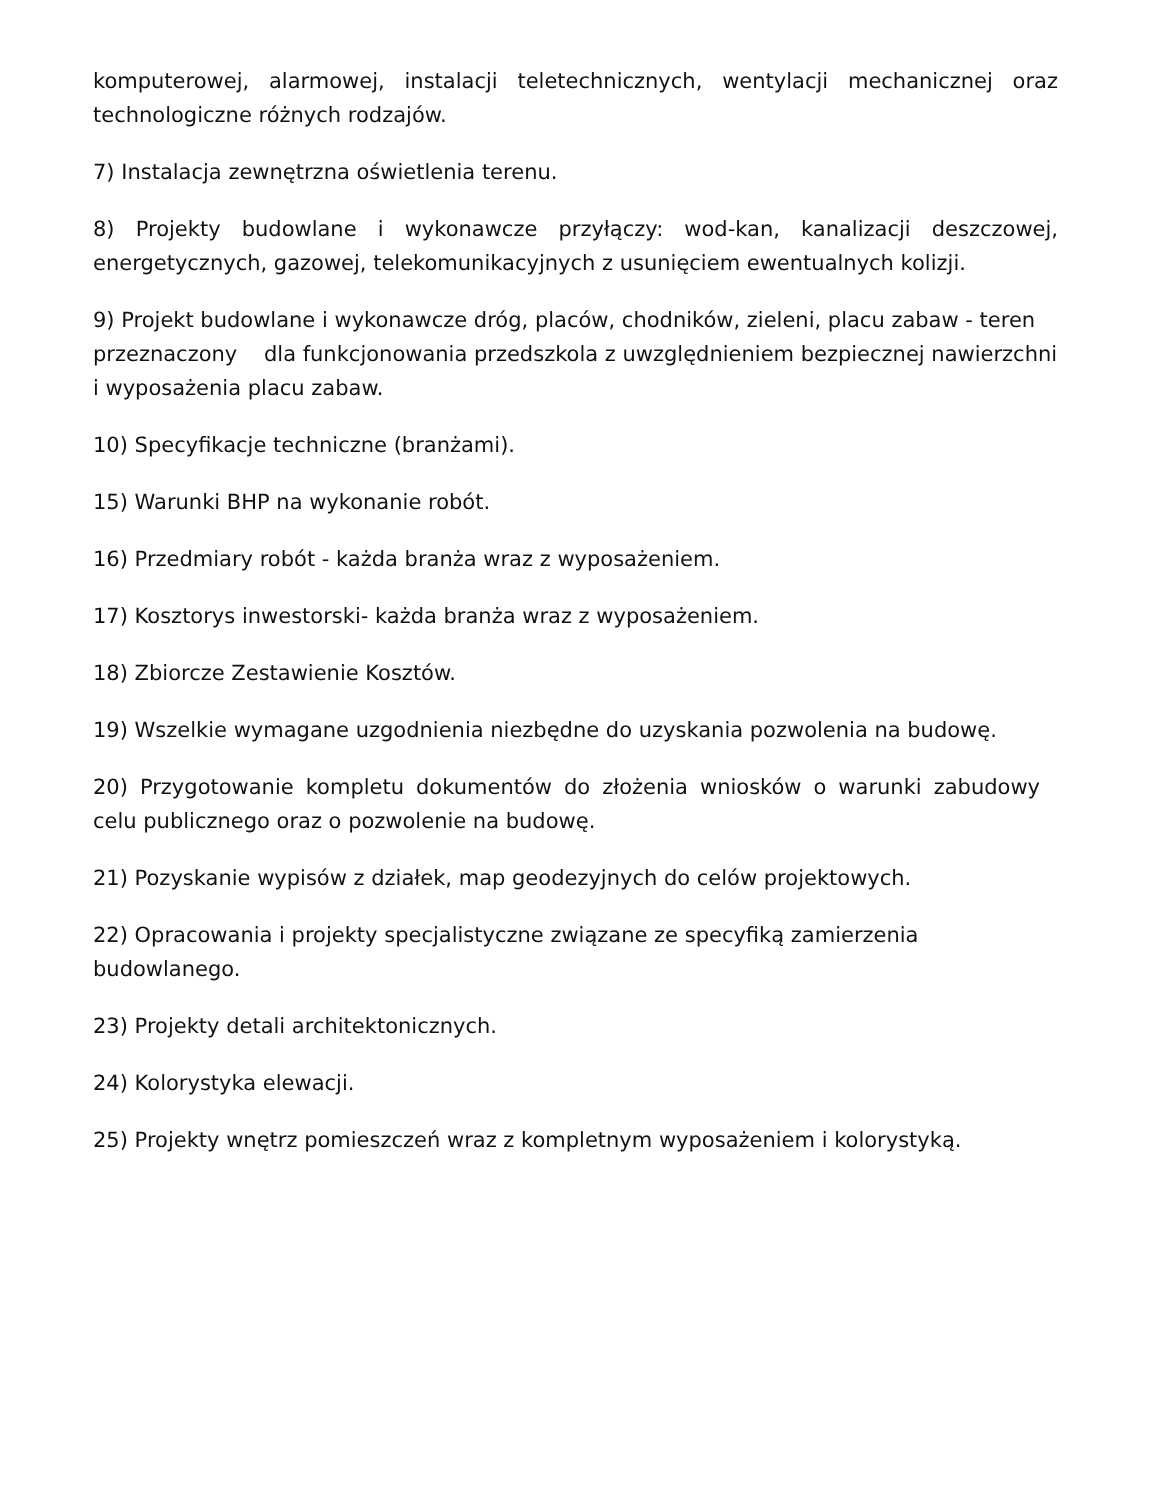komputerowej, alarmowej, instalacji teletechnicznych, wentylacji mechanicznej oraz technologiczne różnych rodzajów.
7) Instalacja zewnętrzna oświetlenia terenu.
8) Projekty budowlane i wykonawcze przyłączy: wod-kan, kanalizacji deszczowej, energetycznych, gazowej, telekomunikacyjnych z usunięciem ewentualnych kolizji.
9) Projekt budowlane i wykonawcze dróg, placów, chodników, zieleni, placu zabaw - teren przeznaczony dla funkcjonowania przedszkola z uwzględnieniem bezpiecznej nawierzchni
i wyposażenia placu zabaw.
10) Specyfikacje techniczne (branżami).
15) Warunki BHP na wykonanie robót.
16) Przedmiary robót - każda branża wraz z wyposażeniem.
17) Kosztorys inwestorski- każda branża wraz z wyposażeniem.
18) Zbiorcze Zestawienie Kosztów.
19) Wszelkie wymagane uzgodnienia niezbędne do uzyskania pozwolenia na budowę.
20) Przygotowanie kompletu dokumentów do złożenia wniosków o warunki zabudowy celu publicznego oraz o pozwolenie na budowę.
21) Pozyskanie wypisów z działek, map geodezyjnych do celów projektowych.
22) Opracowania i projekty specjalistyczne związane ze specyfiką zamierzenia budowlanego.
23) Projekty detali architektonicznych.
24) Kolorystyka elewacji.
25) Projekty wnętrz pomieszczeń wraz z kompletnym wyposażeniem i kolorystyką.